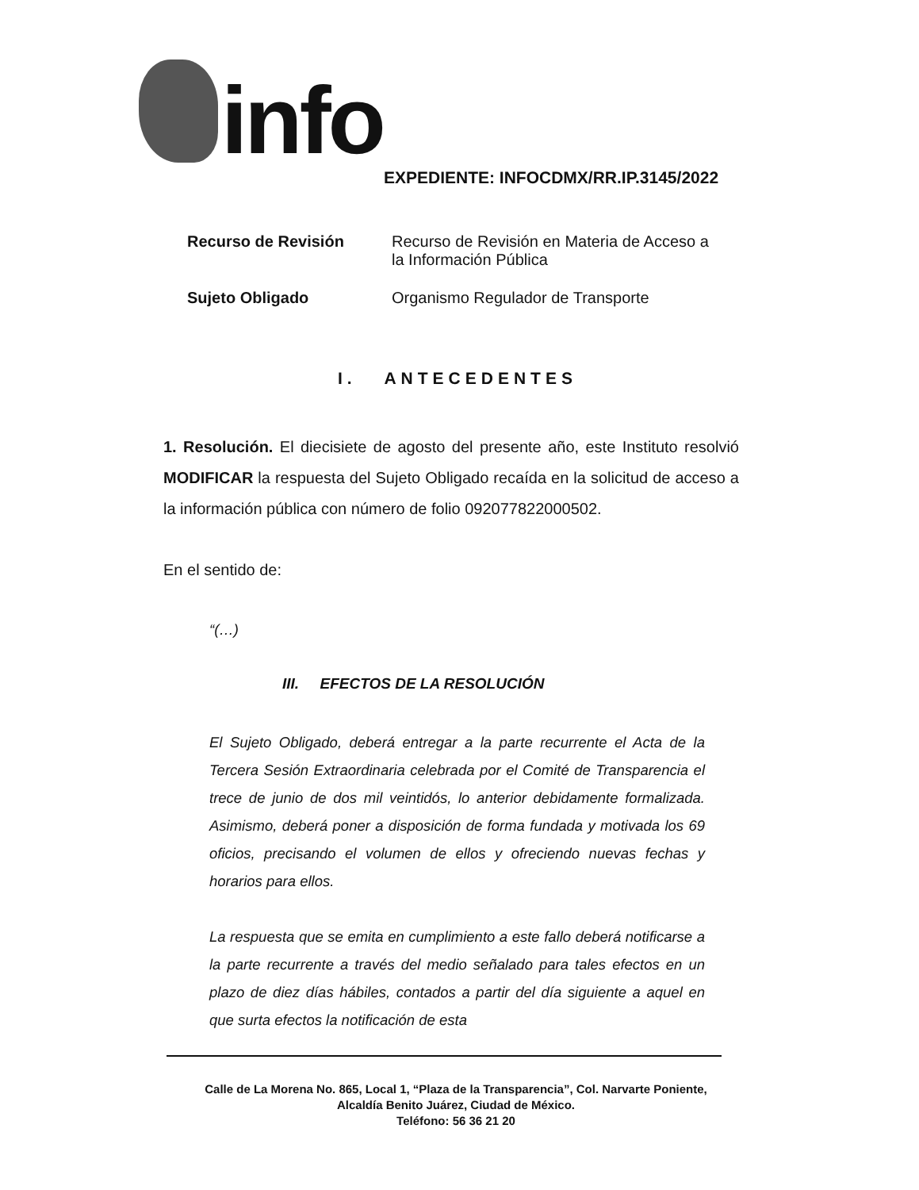info
EXPEDIENTE: INFOCDMX/RR.IP.3145/2022
| Recurso de Revisión | Recurso de Revisión en Materia de Acceso a la Información Pública |
| Sujeto Obligado | Organismo Regulador de Transporte |
I. ANTECEDENTES
1. Resolución. El diecisiete de agosto del presente año, este Instituto resolvió MODIFICAR la respuesta del Sujeto Obligado recaída en la solicitud de acceso a la información pública con número de folio 092077822000502.
En el sentido de:
“(…)
III. EFECTOS DE LA RESOLUCIÓN
El Sujeto Obligado, deberá entregar a la parte recurrente el Acta de la Tercera Sesión Extraordinaria celebrada por el Comité de Transparencia el trece de junio de dos mil veintidós, lo anterior debidamente formalizada. Asimismo, deberá poner a disposición de forma fundada y motivada los 69 oficios, precisando el volumen de ellos y ofreciendo nuevas fechas y horarios para ellos.
La respuesta que se emita en cumplimiento a este fallo deberá notificarse a la parte recurrente a través del medio señalado para tales efectos en un plazo de diez días hábiles, contados a partir del día siguiente a aquel en que surta efectos la notificación de esta
Calle de La Morena No. 865, Local 1, “Plaza de la Transparencia”, Col. Narvarte Poniente,
Alcaldía Benito Juárez, Ciudad de México.
Teléfono: 56 36 21 20